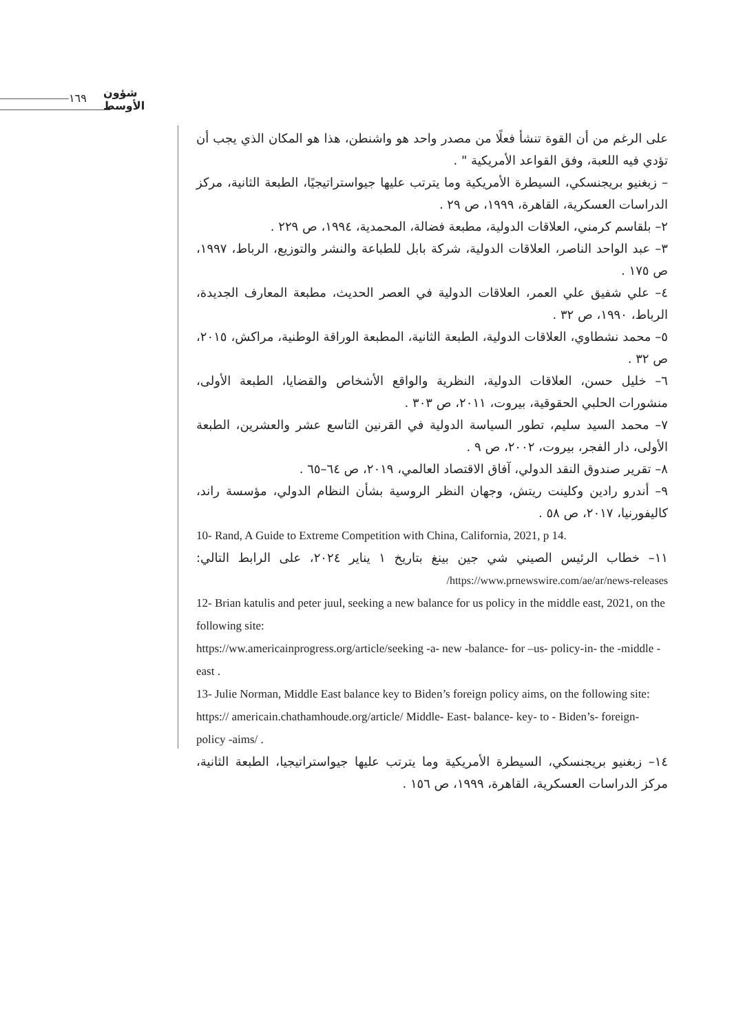١٦٩ شؤون الأوسط
على الرغم من أن القوة تنشأ فعلًا من مصدر واحد هو واشنطن، هذا هو المكان الذي يجب أن تؤدي فيه اللعبة، وفق القواعد الأمريكية " .
– زبغنيو بريجنسكي، السيطرة الأمريكية وما يترتب عليها جيواستراتيجيًا، الطبعة الثانية، مركز الدراسات العسكرية، القاهرة، ١٩٩٩، ص ٢٩ .
٢– بلقاسم كرمني، العلاقات الدولية، مطبعة فضالة، المحمدية، ١٩٩٤، ص ٢٢٩ .
٣– عبد الواحد الناصر، العلاقات الدولية، شركة بابل للطباعة والنشر والتوزيع، الرباط، ١٩٩٧، ص ١٧٥ .
٤– علي شفيق علي العمر، العلاقات الدولية في العصر الحديث، مطبعة المعارف الجديدة، الرباط، ١٩٩٠، ص ٣٢ .
٥– محمد نشطاوي، العلاقات الدولية، الطبعة الثانية، المطبعة الوراقة الوطنية، مراكش، ٢٠١٥، ص ٣٢ .
٦– خليل حسن، العلاقات الدولية، النظرية والواقع الأشخاص والقضايا، الطبعة الأولى، منشورات الحلبي الحقوقية، بيروت، ٢٠١١، ص ٣٠٣ .
٧– محمد السيد سليم، تطور السياسة الدولية في القرنين التاسع عشر والعشرين، الطبعة الأولى، دار الفجر، بيروت، ٢٠٠٢، ص ٩ .
٨– تقرير صندوق النقد الدولي، آفاق الاقتصاد العالمي، ٢٠١٩، ص ٦٤–٦٥ .
٩– أندرو رادين وكلينت ريتش، وجهان النظر الروسية بشأن النظام الدولي، مؤسسة راند، كاليفورنيا، ٢٠١٧، ص ٥٨ .
10- Rand, A Guide to Extreme Competition with China, California, 2021, p 14.
١١– خطاب الرئيس الصيني شي جين بينغ بتاريخ ١ يناير ٢٠٢٤، على الرابط التالي: https://www.prnewswire.com/ae/ar/news-releases/
12- Brian katulis and peter juul, seeking a new balance for us policy in the middle east, 2021, on the following site:
https://ww.americainprogress.org/article/seeking -a- new -balance- for –us- policy-in- the -middle -east .
13- Julie Norman, Middle East balance key to Biden’s foreign policy aims, on the following site:
https:// americain.chathamhoude.org/article/ Middle- East- balance- key- to - Biden’s- foreign- policy -aims/ .
١٤– زبغنيو بريجنسكي، السيطرة الأمريكية وما يترتب عليها جيواستراتيجيا، الطبعة الثانية، مركز الدراسات العسكرية، القاهرة، ١٩٩٩، ص ١٥٦ .